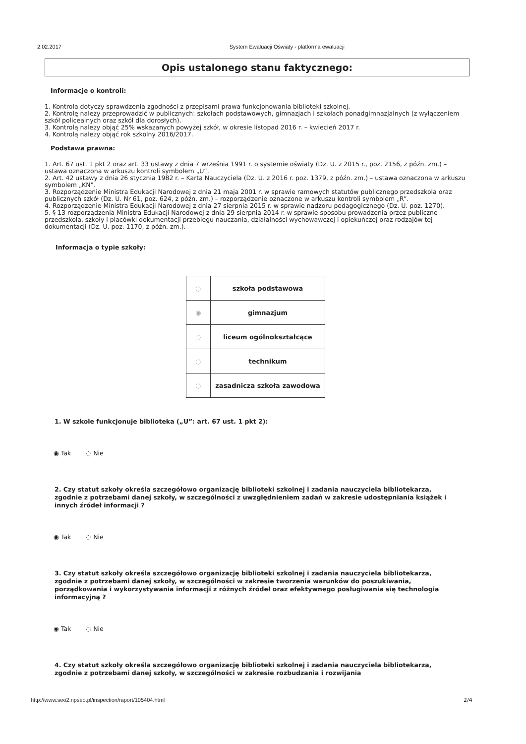2.02.2017 System Ewaluacji Oświaty - platforma ewaluacji
Opis ustalonego stanu faktycznego:
Informacje o kontroli:
1. Kontrola dotyczy sprawdzenia zgodności z przepisami prawa funkcjonowania biblioteki szkolnej.
2. Kontrolę należy przeprowadzić w publicznych: szkołach podstawowych, gimnazjach i szkołach ponadgimnazjalnych (z wyłączeniem szkół policealnych oraz szkół dla dorosłych).
3. Kontrolą należy objąć 25% wskazanych powyżej szkół, w okresie listopad 2016 r. – kwiecień 2017 r.
4. Kontrolą należy objąć rok szkolny 2016/2017.
Podstawa prawna:
1. Art. 67 ust. 1 pkt 2 oraz art. 33 ustawy z dnia 7 września 1991 r. o systemie oświaty (Dz. U. z 2015 r., poz. 2156, z późn. zm.) – ustawa oznaczona w arkuszu kontroli symbolem „U”.
2. Art. 42 ustawy z dnia 26 stycznia 1982 r. – Karta Nauczyciela (Dz. U. z 2016 r. poz. 1379, z późn. zm.) – ustawa oznaczona w arkuszu symbolem „KN”.
3. Rozporządzenie Ministra Edukacji Narodowej z dnia 21 maja 2001 r. w sprawie ramowych statutów publicznego przedszkola oraz publicznych szkół (Dz. U. Nr 61, poz. 624, z późn. zm.) – rozporządzenie oznaczone w arkuszu kontroli symbolem „R”.
4. Rozporządzenie Ministra Edukacji Narodowej z dnia 27 sierpnia 2015 r. w sprawie nadzoru pedagogicznego (Dz. U. poz. 1270).
5. § 13 rozporządzenia Ministra Edukacji Narodowej z dnia 29 sierpnia 2014 r. w sprawie sposobu prowadzenia przez publiczne przedszkola, szkoły i placówki dokumentacji przebiegu nauczania, działalności wychowawczej i opiekuńczej oraz rodzajów tej dokumentacji (Dz. U. poz. 1170, z późn. zm.).
Informacja o typie szkoły:
| ◌ | szkoła podstawowa |
| ◉ | gimnazjum |
| ◌ | liceum ogólnokształcące |
| ◌ | technikum |
| ◌ | zasadnicza szkoła zawodowa |
1. W szkole funkcjonuje biblioteka („U”: art. 67 ust. 1 pkt 2):
◉ Tak ◌ Nie
2. Czy statut szkoły określa szczegółowo organizację biblioteki szkolnej i zadania nauczyciela bibliotekarza, zgodnie z potrzebami danej szkoły, w szczególności z uwzględnieniem zadań w zakresie udostępniania książek i innych źródeł informacji ?
◉ Tak ◌ Nie
3. Czy statut szkoły określa szczegółowo organizację biblioteki szkolnej i zadania nauczyciela bibliotekarza, zgodnie z potrzebami danej szkoły, w szczególności w zakresie tworzenia warunków do poszukiwania, porządkowania i wykorzystywania informacji z różnych źródeł oraz efektywnego posługiwania się technologia informacyjną ?
◉ Tak ◌ Nie
4. Czy statut szkoły określa szczegółowo organizację biblioteki szkolnej i zadania nauczyciela bibliotekarza, zgodnie z potrzebami danej szkoły, w szczególności w zakresie rozbudzania i rozwijania
http://www.seo2.npseo.pl/inspection/raport/105404.html
2/4